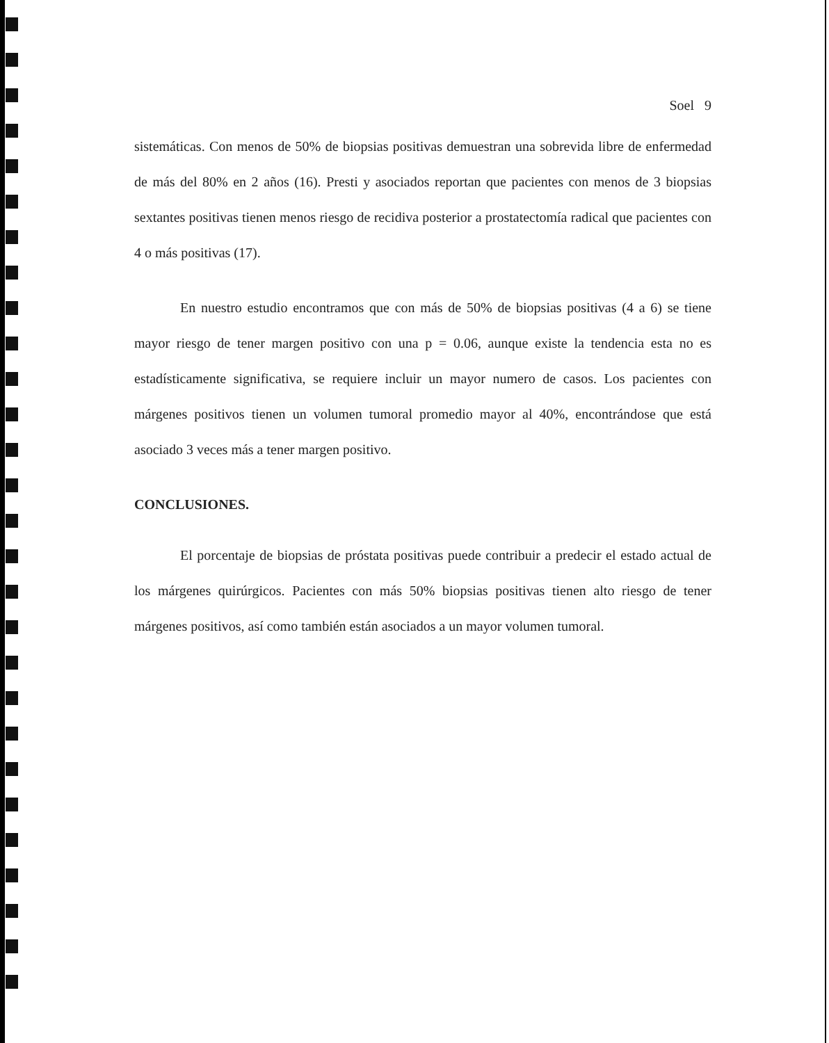Soel 9
sistemáticas. Con menos de 50% de biopsias positivas demuestran una sobrevida libre de enfermedad de más del 80% en 2 años (16). Presti y asociados reportan que pacientes con menos de 3 biopsias sextantes positivas tienen menos riesgo de recidiva posterior a prostatectomía radical que pacientes con 4 o más positivas (17).
En nuestro estudio encontramos que con más de 50% de biopsias positivas (4 a 6) se tiene mayor riesgo de tener margen positivo con una p = 0.06, aunque existe la tendencia esta no es estadísticamente significativa, se requiere incluir un mayor numero de casos. Los pacientes con márgenes positivos tienen un volumen tumoral promedio mayor al 40%, encontrándose que está asociado 3 veces más a tener margen positivo.
CONCLUSIONES.
El porcentaje de biopsias de próstata positivas puede contribuir a predecir el estado actual de los márgenes quirúrgicos. Pacientes con más 50% biopsias positivas tienen alto riesgo de tener márgenes positivos, así como también están asociados a un mayor volumen tumoral.